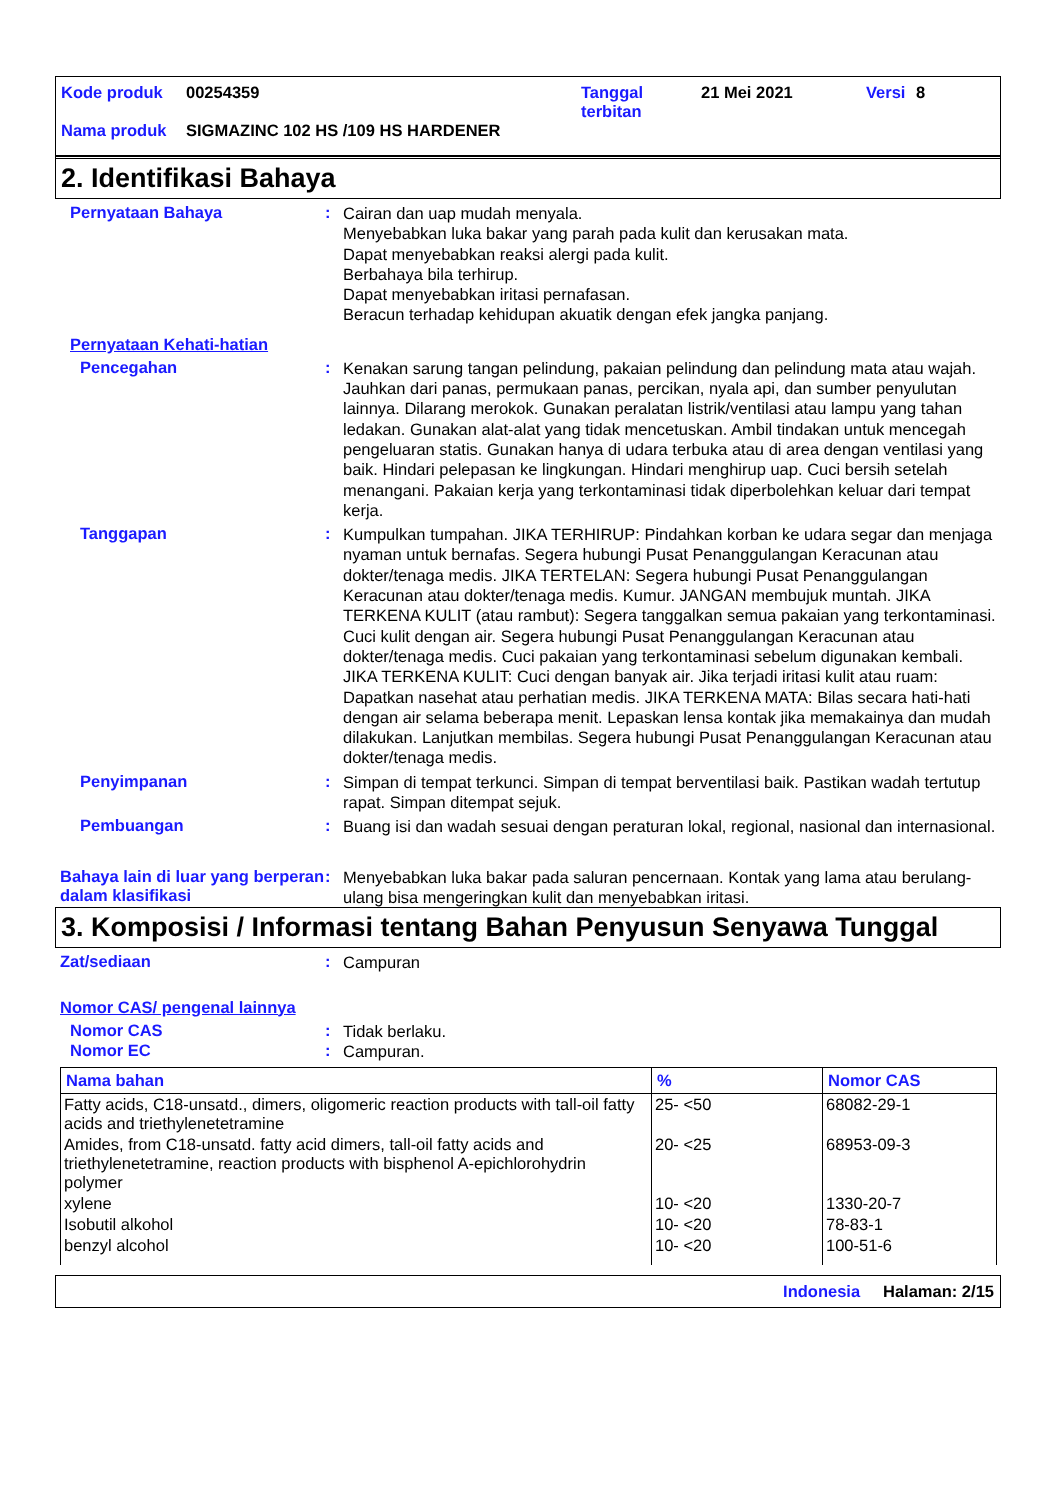| Kode produk | 00254359 | Tanggal terbitan | 21 Mei 2021 | Versi | 8 |
| Nama produk | SIGMAZINC 102 HS /109 HS HARDENER | | | | |
2. Identifikasi Bahaya
Pernyataan Bahaya :
Cairan dan uap mudah menyala.
Menyebabkan luka bakar yang parah pada kulit dan kerusakan mata.
Dapat menyebabkan reaksi alergi pada kulit.
Berbahaya bila terhirup.
Dapat menyebabkan iritasi pernafasan.
Beracun terhadap kehidupan akuatik dengan efek jangka panjang.
Pernyataan Kehati-hatian
Pencegahan :
Kenakan sarung tangan pelindung, pakaian pelindung dan pelindung mata atau wajah. Jauhkan dari panas, permukaan panas, percikan, nyala api, dan sumber penyulutan lainnya. Dilarang merokok. Gunakan peralatan listrik/ventilasi atau lampu yang tahan ledakan. Gunakan alat-alat yang tidak mencetuskan. Ambil tindakan untuk mencegah pengeluaran statis. Gunakan hanya di udara terbuka atau di area dengan ventilasi yang baik. Hindari pelepasan ke lingkungan. Hindari menghirup uap. Cuci bersih setelah menangani. Pakaian kerja yang terkontaminasi tidak diperbolehkan keluar dari tempat kerja.
Tanggapan :
Kumpulkan tumpahan. JIKA TERHIRUP: Pindahkan korban ke udara segar dan menjaga nyaman untuk bernafas. Segera hubungi Pusat Penanggulangan Keracunan atau dokter/tenaga medis. JIKA TERTELAN: Segera hubungi Pusat Penanggulangan Keracunan atau dokter/tenaga medis. Kumur. JANGAN membujuk muntah. JIKA TERKENA KULIT (atau rambut): Segera tanggalkan semua pakaian yang terkontaminasi. Cuci kulit dengan air. Segera hubungi Pusat Penanggulangan Keracunan atau dokter/tenaga medis. Cuci pakaian yang terkontaminasi sebelum digunakan kembali. JIKA TERKENA KULIT: Cuci dengan banyak air. Jika terjadi iritasi kulit atau ruam: Dapatkan nasehat atau perhatian medis. JIKA TERKENA MATA: Bilas secara hati-hati dengan air selama beberapa menit. Lepaskan lensa kontak jika memakainya dan mudah dilakukan. Lanjutkan membilas. Segera hubungi Pusat Penanggulangan Keracunan atau dokter/tenaga medis.
Penyimpanan :
Simpan di tempat terkunci. Simpan di tempat berventilasi baik. Pastikan wadah tertutup rapat. Simpan ditempat sejuk.
Pembuangan :
Buang isi dan wadah sesuai dengan peraturan lokal, regional, nasional dan internasional.
Bahaya lain di luar yang berperan dalam klasifikasi
:
Menyebabkan luka bakar pada saluran pencernaan. Kontak yang lama atau berulang-ulang bisa mengeringkan kulit dan menyebabkan iritasi.
3. Komposisi / Informasi tentang Bahan Penyusun Senyawa Tunggal
Zat/sediaan :
Campuran
Nomor CAS/ pengenal lainnya
Nomor CAS :
Tidak berlaku.
Nomor EC :
Campuran.
| Nama bahan | % | Nomor CAS |
| --- | --- | --- |
| Fatty acids, C18-unsatd., dimers, oligomeric reaction products with tall-oil fatty acids and triethylenetetramine | 25- <50 | 68082-29-1 |
| Amides, from C18-unsatd. fatty acid dimers, tall-oil fatty acids and triethylenetetramine, reaction products with bisphenol A-epichlorohydrin polymer | 20- <25 | 68953-09-3 |
| xylene | 10- <20 | 1330-20-7 |
| Isobutil alkohol | 10- <20 | 78-83-1 |
| benzyl alcohol | 10- <20 | 100-51-6 |
Indonesia Halaman: 2/15